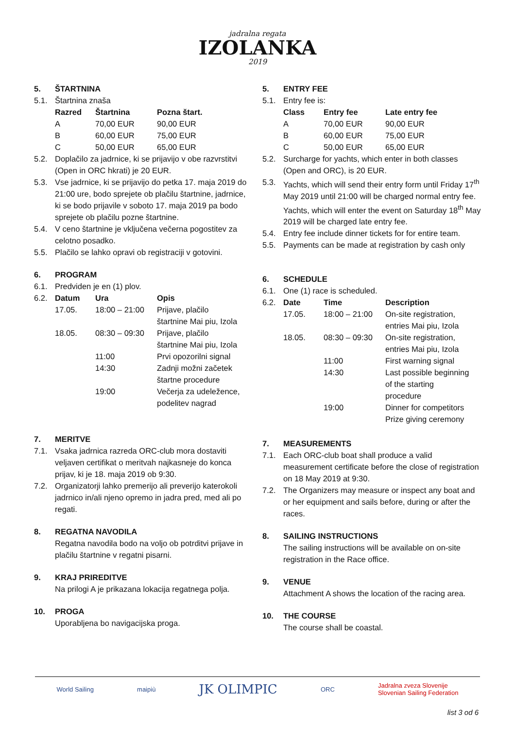jadralna regata
IZOLANKA
2019
5. ŠTARTNINA
5.1. Štartnina znaša
| Razred | Štartnina | Pozna štart. |
| --- | --- | --- |
| A | 70,00 EUR | 90,00 EUR |
| B | 60,00 EUR | 75,00 EUR |
| C | 50,00 EUR | 65,00 EUR |
5.2. Doplačilo za jadrnice, ki se prijavijo v obe razvrstitvi (Open in ORC hkrati) je 20 EUR.
5.3. Vse jadrnice, ki se prijavijo do petka 17. maja 2019 do 21:00 ure, bodo sprejete ob plačilu štartnine, jadrnice, ki se bodo prijavile v soboto 17. maja 2019 pa bodo sprejete ob plačilu pozne štartnine.
5.4. V ceno štartnine je vključena večerna pogostitev za celotno posadko.
5.5. Plačilo se lahko opravi ob registraciji v gotovini.
6. PROGRAM
6.1. Predviden je en (1) plov.
| 6.2. | Datum | Ura | Opis |
| | 17.05. | 18:00 – 21:00 | Prijave, plačilo štartnine Mai piu, Izola |
| | 18.05. | 08:30 – 09:30 | Prijave, plačilo štartnine Mai piu, Izola |
| | | 11:00 | Prvi opozorilni signal |
| | | 14:30 | Zadnji možni začetek štartne procedure |
| | | 19:00 | Večerja za udeležence, podelitev nagrad |
7. MERITVE
7.1. Vsaka jadrnica razreda ORC-club mora dostaviti veljaven certifikat o meritvah najkasneje do konca prijav, ki je 18. maja 2019 ob 9:30.
7.2. Organizatorji lahko premerijo ali preverijo katerokoli jadrnico in/ali njeno opremo in jadra pred, med ali po regati.
8. REGATNA NAVODILA
Regatna navodila bodo na voljo ob potrditvi prijave in plačilu štartnine v regatni pisarni.
9. KRAJ PRIREDITVE
Na prilogi A je prikazana lokacija regatnega polja.
10. PROGA
Uporabljena bo navigacijska proga.
5. ENTRY FEE
5.1. Entry fee is:
| Class | Entry fee | Late entry fee |
| --- | --- | --- |
| A | 70,00 EUR | 90,00 EUR |
| B | 60,00 EUR | 75,00 EUR |
| C | 50,00 EUR | 65,00 EUR |
5.2. Surcharge for yachts, which enter in both classes (Open and ORC), is 20 EUR.
5.3. Yachts, which will send their entry form until Friday 17<sup>th</sup> May 2019 until 21:00 will be charged normal entry fee. Yachts, which will enter the event on Saturday 18<sup>th</sup> May 2019 will be charged late entry fee.
5.4. Entry fee include dinner tickets for for entire team.
5.5. Payments can be made at registration by cash only
6. SCHEDULE
6.1. One (1) race is scheduled.
| 6.2. | Date | Time | Description |
| | 17.05. | 18:00 – 21:00 | On-site registration, entries Mai piu, Izola |
| | 18.05. | 08:30 – 09:30 | On-site registration, entries Mai piu, Izola |
| | | 11:00 | First warning signal |
| | | 14:30 | Last possible beginning of the starting procedure |
| | | 19:00 | Dinner for competitors Prize giving ceremony |
7. MEASUREMENTS
7.1. Each ORC-club boat shall produce a valid measurement certificate before the close of registration on 18 May 2019 at 9:30.
7.2. The Organizers may measure or inspect any boat and or her equipment and sails before, during or after the races.
8. SAILING INSTRUCTIONS
The sailing instructions will be available on on-site registration in the Race office.
9. VENUE
Attachment A shows the location of the racing area.
10. THE COURSE
The course shall be coastal.
World Sailing maipiù JK OLIMPIC ORC Jadralna zveza Slovenije
Slovenian Sailing Federation
list 3 od 6